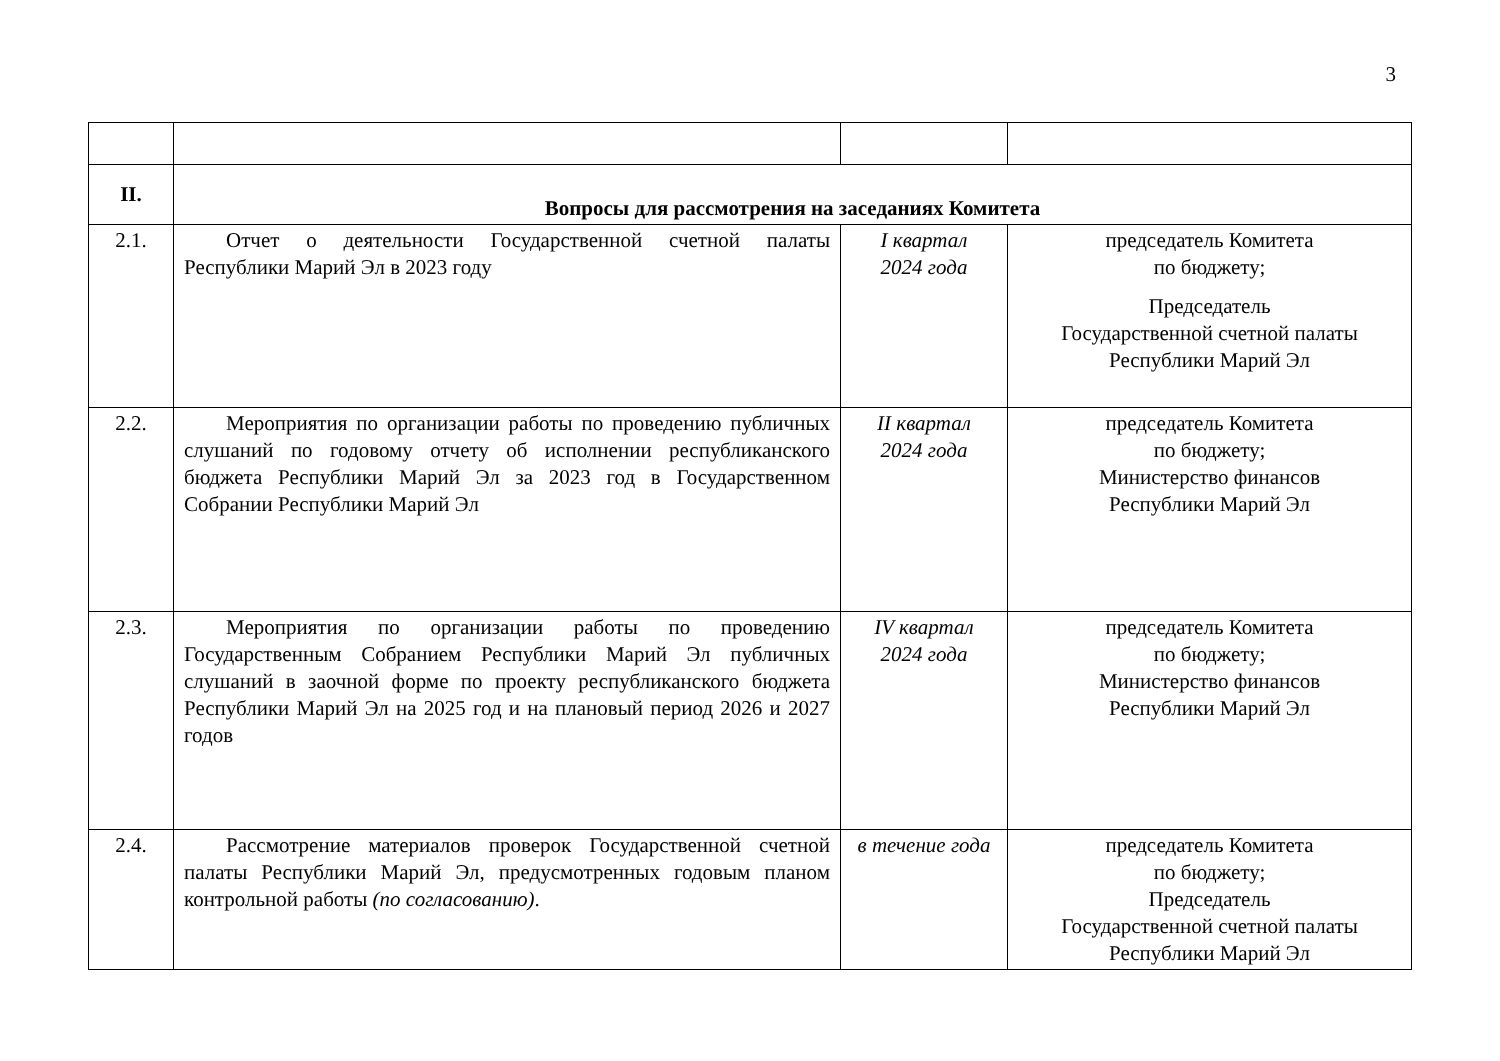3
| II. | Вопросы для рассмотрения на заседаниях Комитета | | |
| 2.1. | Отчет о деятельности Государственной счетной палаты Республики Марий Эл в 2023 году | I квартал 2024 года | председатель Комитета по бюджету; Председатель Государственной счетной палаты Республики Марий Эл |
| 2.2. | Мероприятия по организации работы по проведению публичных слушаний по годовому отчету об исполнении республиканского бюджета Республики Марий Эл за 2023 год в Государственном Собрании Республики Марий Эл | II квартал 2024 года | председатель Комитета по бюджету; Министерство финансов Республики Марий Эл |
| 2.3. | Мероприятия по организации работы по проведению Государственным Собранием Республики Марий Эл публичных слушаний в заочной форме по проекту республиканского бюджета Республики Марий Эл на 2025 год и на плановый период 2026 и 2027 годов | IV квартал 2024 года | председатель Комитета по бюджету; Министерство финансов Республики Марий Эл |
| 2.4. | Рассмотрение материалов проверок Государственной счетной палаты Республики Марий Эл, предусмотренных годовым планом контрольной работы (по согласованию) . | в течение года | председатель Комитета по бюджету; Председатель Государственной счетной палаты Республики Марий Эл |